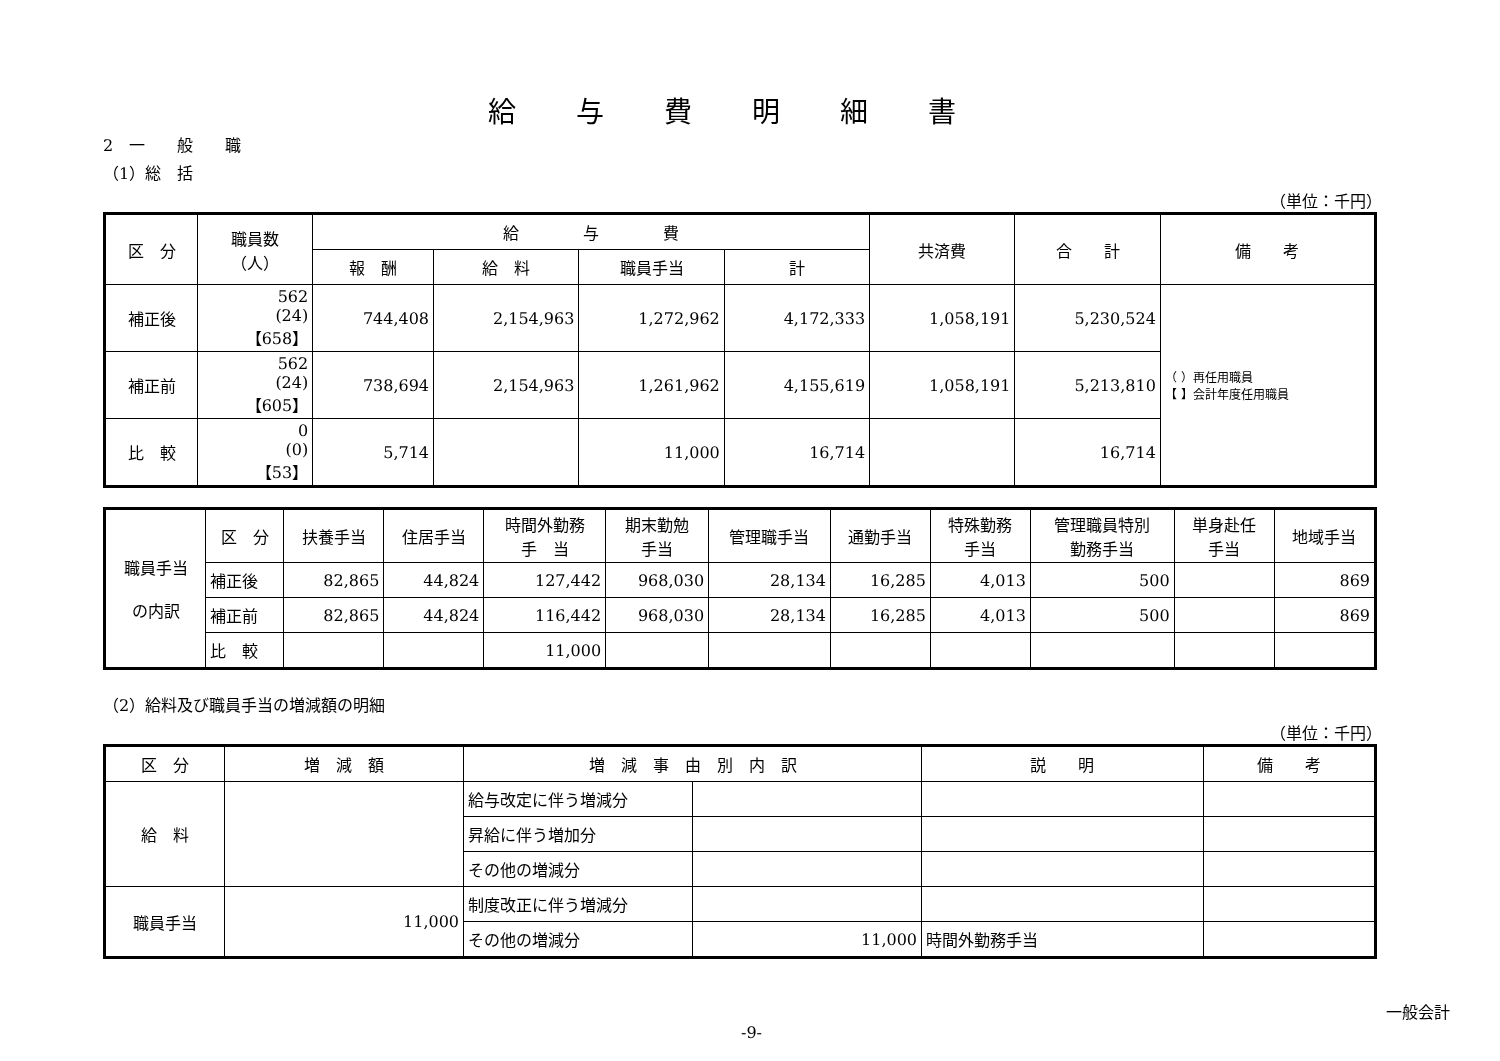給与費明細書
2　一　　般　　職
（1）総　括
（単位：千円）
| 区 分 | 職員数 （人） | 給 与 費 | | | | 共済費 | 合 計 | 備 考 |
| --- | --- | --- | --- | --- | --- | --- | --- | --- |
| | | 報 酬 | 給 料 | 職員手当 | 計 | | | |
| 補正後 | 562 (24) 【658】 | 744,408 | 2,154,963 | 1,272,962 | 4,172,333 | 1,058,191 | 5,230,524 | （ ）再任用職員 【 】会計年度任用職員 |
| 補正前 | 562 (24) 【605】 | 738,694 | 2,154,963 | 1,261,962 | 4,155,619 | 1,058,191 | 5,213,810 | |
| 比 較 | 0 (0) 【53】 | 5,714 | | 11,000 | 16,714 | | 16,714 | |
| 職員手当 の内訳 | 区 分 | 扶養手当 | 住居手当 | 時間外勤務 手 当 | 期末勤勉 手当 | 管理職手当 | 通勤手当 | 特殊勤務 手当 | 管理職員特別 勤務手当 | 単身赴任 手当 | 地域手当 |
| | 補正後 | 82,865 | 44,824 | 127,442 | 968,030 | 28,134 | 16,285 | 4,013 | 500 | | 869 |
| | 補正前 | 82,865 | 44,824 | 116,442 | 968,030 | 28,134 | 16,285 | 4,013 | 500 | | 869 |
| | 比 較 | | | 11,000 | | | | | | | |
（2）給料及び職員手当の増減額の明細
（単位：千円）
| 区 分 | 増 減 額 | 増 減 事 由 別 内 訳 | | 説 明 | 備 考 |
| --- | --- | --- | --- | --- | --- |
| 給 料 | | 給与改定に伴う増減分 | | | |
| | | 昇給に伴う増加分 | | | |
| | | その他の増減分 | | | |
| 職員手当 | 11,000 | 制度改正に伴う増減分 | | | |
| | | その他の増減分 | 11,000 | 時間外勤務手当 | |
一般会計
-9-